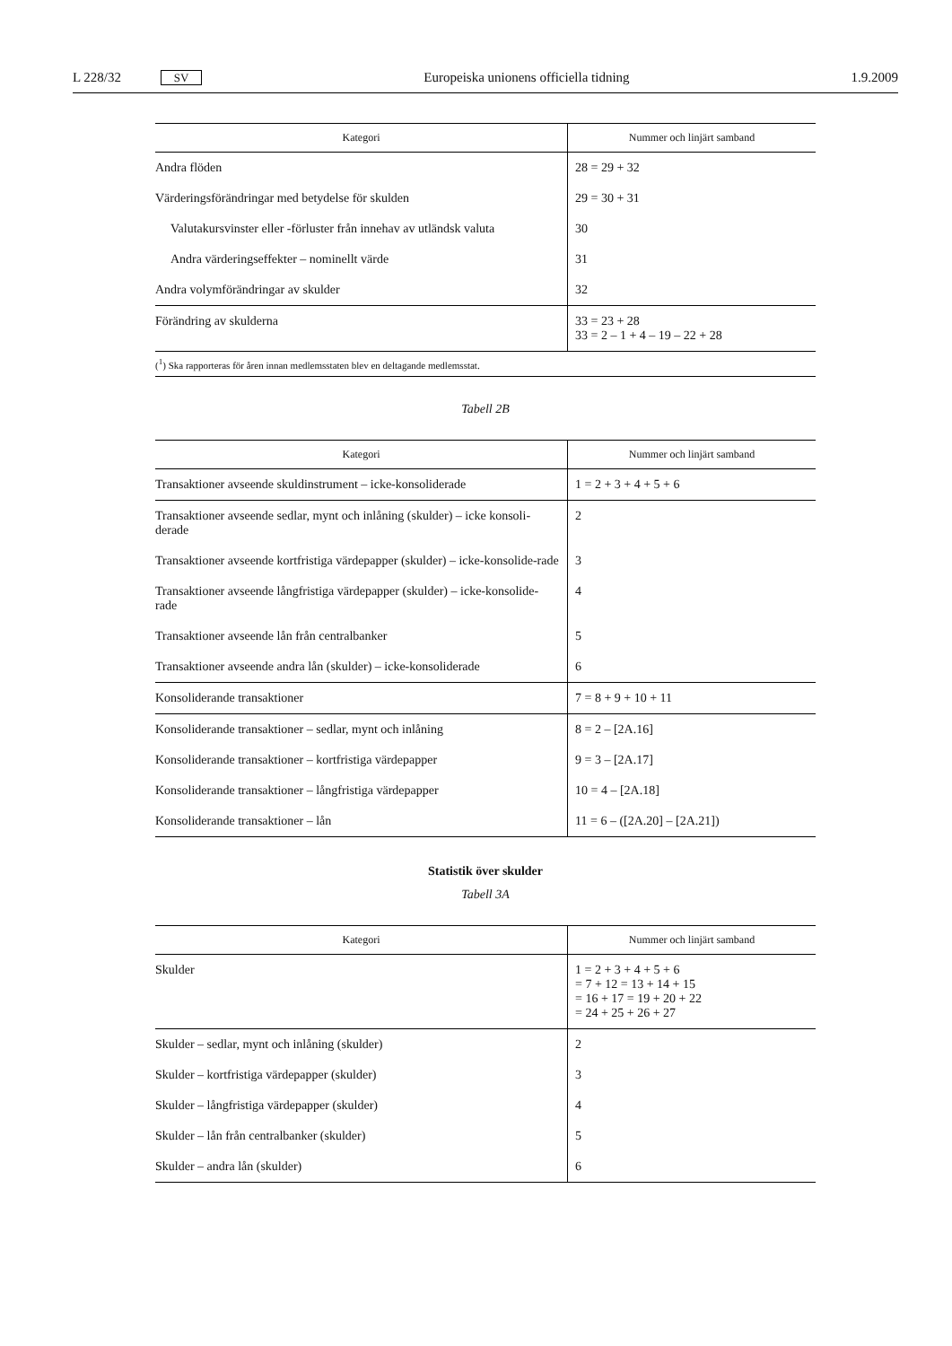L 228/32 SV Europeiska unionens officiella tidning 1.9.2009
| Kategori | Nummer och linjärt samband |
| --- | --- |
| Andra flöden | 28 = 29 + 32 |
| Värderingsförändringar med betydelse för skulden | 29 = 30 + 31 |
| Valutakursvinster eller -förluster från innehav av utländsk valuta | 30 |
| Andra värderingseffekter – nominellt värde | 31 |
| Andra volymförändringar av skulder | 32 |
| Förändring av skulderna | 33 = 23 + 28 33 = 2 – 1 + 4 – 19 – 22 + 28 |
| (<sup>1</sup>) Ska rapporteras för åren innan medlemsstaten blev en deltagande medlemsstat. | |
Tabell 2B
| Kategori | Nummer och linjärt samband |
| --- | --- |
| Transaktioner avseende skuldinstrument – icke-konsoliderade | 1 = 2 + 3 + 4 + 5 + 6 |
| Transaktioner avseende sedlar, mynt och inlåning (skulder) – icke konsoli-derade | 2 |
| Transaktioner avseende kortfristiga värdepapper (skulder) – icke-konsolide-rade | 3 |
| Transaktioner avseende långfristiga värdepapper (skulder) – icke-konsolide-rade | 4 |
| Transaktioner avseende lån från centralbanker | 5 |
| Transaktioner avseende andra lån (skulder) – icke-konsoliderade | 6 |
| Konsoliderande transaktioner | 7 = 8 + 9 + 10 + 11 |
| Konsoliderande transaktioner – sedlar, mynt och inlåning | 8 = 2 – [2A.16] |
| Konsoliderande transaktioner – kortfristiga värdepapper | 9 = 3 – [2A.17] |
| Konsoliderande transaktioner – långfristiga värdepapper | 10 = 4 – [2A.18] |
| Konsoliderande transaktioner – lån | 11 = 6 – ([2A.20] – [2A.21]) |
Statistik över skulder
Tabell 3A
| Kategori | Nummer och linjärt samband |
| --- | --- |
| Skulder | 1 = 2 + 3 + 4 + 5 + 6 = 7 + 12 = 13 + 14 + 15 = 16 + 17 = 19 + 20 + 22 = 24 + 25 + 26 + 27 |
| Skulder – sedlar, mynt och inlåning (skulder) | 2 |
| Skulder – kortfristiga värdepapper (skulder) | 3 |
| Skulder – långfristiga värdepapper (skulder) | 4 |
| Skulder – lån från centralbanker (skulder) | 5 |
| Skulder – andra lån (skulder) | 6 |